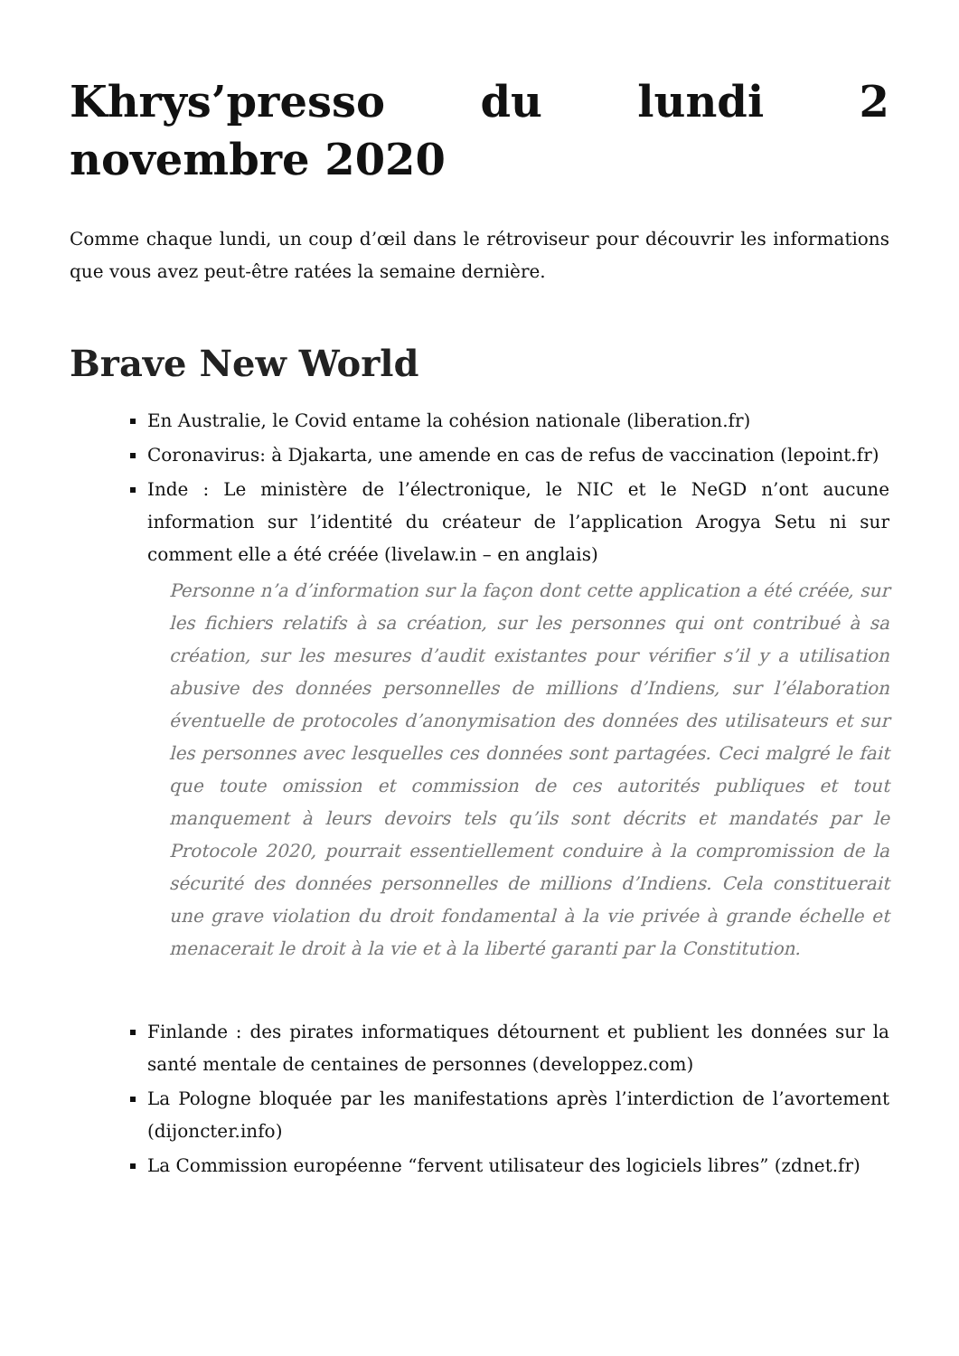Khrys’presso du lundi 2 novembre 2020
Comme chaque lundi, un coup d’œil dans le rétroviseur pour découvrir les informations que vous avez peut-être ratées la semaine dernière.
Brave New World
En Australie, le Covid entame la cohésion nationale (liberation.fr)
Coronavirus: à Djakarta, une amende en cas de refus de vaccination (lepoint.fr)
Inde : Le ministère de l’électronique, le NIC et le NeGD n’ont aucune information sur l’identité du créateur de l’application Arogya Setu ni sur comment elle a été créée (livelaw.in – en anglais)
Personne n’a d’information sur la façon dont cette application a été créée, sur les fichiers relatifs à sa création, sur les personnes qui ont contribué à sa création, sur les mesures d’audit existantes pour vérifier s’il y a utilisation abusive des données personnelles de millions d’Indiens, sur l’élaboration éventuelle de protocoles d’anonymisation des données des utilisateurs et sur les personnes avec lesquelles ces données sont partagées. Ceci malgré le fait que toute omission et commission de ces autorités publiques et tout manquement à leurs devoirs tels qu’ils sont décrits et mandatés par le Protocole 2020, pourrait essentiellement conduire à la compromission de la sécurité des données personnelles de millions d’Indiens. Cela constituerait une grave violation du droit fondamental à la vie privée à grande échelle et menacerait le droit à la vie et à la liberté garanti par la Constitution.
Finlande : des pirates informatiques détournent et publient les données sur la santé mentale de centaines de personnes (developpez.com)
La Pologne bloquée par les manifestations après l’interdiction de l’avortement (dijoncter.info)
La Commission européenne “fervent utilisateur des logiciels libres” (zdnet.fr)